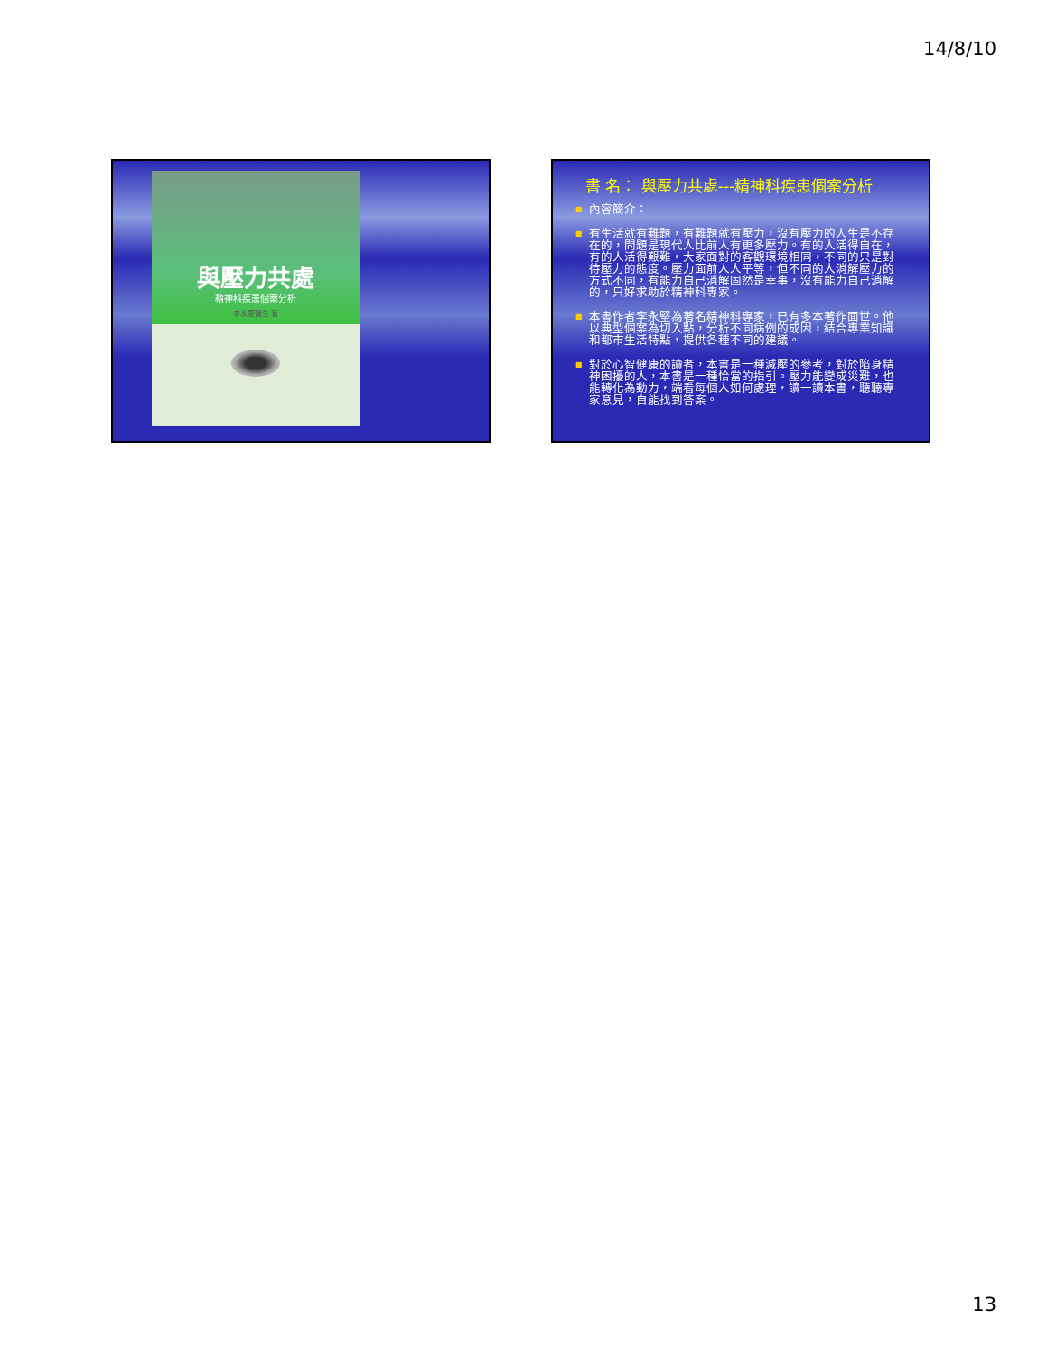14/8/10
與壓力共處
精神科疾患個案分析
李永堅醫生 著
書 名︰ 與壓力共處---精神科疾患個案分析
■ 內容簡介：
■ 有生活就有難題，有難題就有壓力，沒有壓力的人生是不存在的，問題是現代人比前人有更多壓力。有的人活得自在，有的人活得艱難，大家面對的客觀環境相同，不同的只是對待壓力的態度。壓力面前人人平等，但不同的人消解壓力的方式不同，有能力自己消解固然是幸事，沒有能力自己消解的，只好求助於精神科專家。
■ 本書作者李永堅為著名精神科專家，已有多本著作面世。他以典型個案為切入點，分析不同病例的成因，結合專業知識和都市生活特點，提供各種不同的建議。
■ 對於心智健康的讀者，本書是一種減壓的參考，對於陷身精神困擾的人，本書是一種恰當的指引。壓力能變成災難，也能轉化為動力，端看每個人如何處理，讀一讀本書，聽聽專家意見，自能找到答案。
13